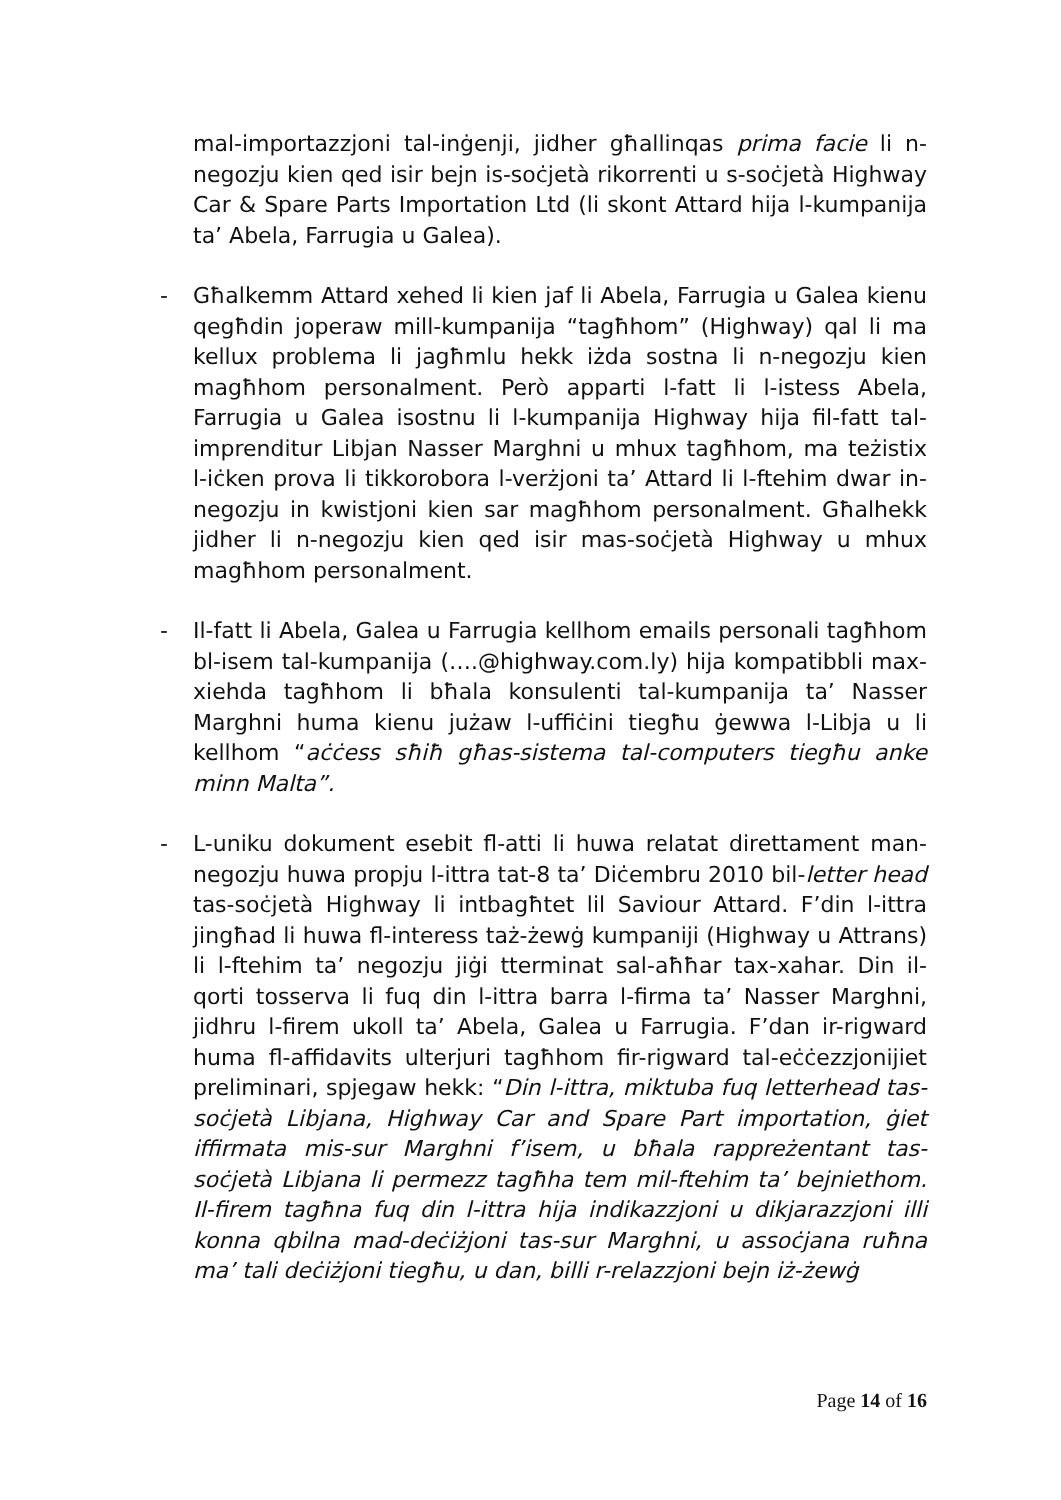mal-importazzjoni tal-inġenji, jidher għallinqas prima facie li n-negozju kien qed isir bejn is-soċjetà rikorrenti u s-soċjetà Highway Car & Spare Parts Importation Ltd (li skont Attard hija l-kumpanija ta’ Abela, Farrugia u Galea).
- Għalkemm Attard xehed li kien jaf li Abela, Farrugia u Galea kienu qegħdin joperaw mill-kumpanija “tagħhom” (Highway) qal li ma kellux problema li jagħmlu hekk iżda sostna li n-negozju kien magħhom personalment. Però apparti l-fatt li l-istess Abela, Farrugia u Galea isostnu li l-kumpanija Highway hija fil-fatt tal-imprenditur Libjan Nasser Marghni u mhux tagħhom, ma teżistix l-iċken prova li tikkorobora l-verżjoni ta’ Attard li l-ftehim dwar in-negozju in kwistjoni kien sar magħhom personalment. Għalhekk jidher li n-negozju kien qed isir mas-soċjetà Highway u mhux magħhom personalment.
- Il-fatt li Abela, Galea u Farrugia kellhom emails personali tagħhom bl-isem tal-kumpanija (….@highway.com.ly) hija kompatibbli max-xiehda tagħhom li bħala konsulenti tal-kumpanija ta’ Nasser Marghni huma kienu jużaw l-uffiċini tiegħu ġewwa l-Libja u li kellhom “aċċess sħiħ għas-sistema tal-computers tiegħu anke minn Malta”.
- L-uniku dokument esebit fl-atti li huwa relatat direttament man-negozju huwa propju l-ittra tat-8 ta’ Diċembru 2010 bil-letter head tas-soċjetà Highway li intbagħtet lil Saviour Attard. F’din l-ittra jingħad li huwa fl-interess taż-żewġ kumpaniji (Highway u Attrans) li l-ftehim ta’ negozju jiġi tterminat sal-aħħar tax-xahar. Din il-qorti tosserva li fuq din l-ittra barra l-firma ta’ Nasser Marghni, jidhru l-firem ukoll ta’ Abela, Galea u Farrugia. F’dan ir-rigward huma fl-affidavits ulterjuri tagħhom fir-rigward tal-eċċezzjonijiet preliminari, spjegaw hekk: “Din l-ittra, miktuba fuq letterhead tas-soċjetà Libjana, Highway Car and Spare Part importation, ġiet iffirmata mis-sur Marghni f’isem, u bħala rappreżentant tas-soċjetà Libjana li permezz tagħha tem mil-ftehim ta’ bejniethom. Il-firem tagħna fuq din l-ittra hija indikazzjoni u dikjarazzjoni illi konna qbilna mad-deċiżjoni tas-sur Marghni, u assoċjana ruħna ma’ tali deċiżjoni tiegħu, u dan, billi r-relazzjoni bejn iż-żewġ
Page 14 of 16